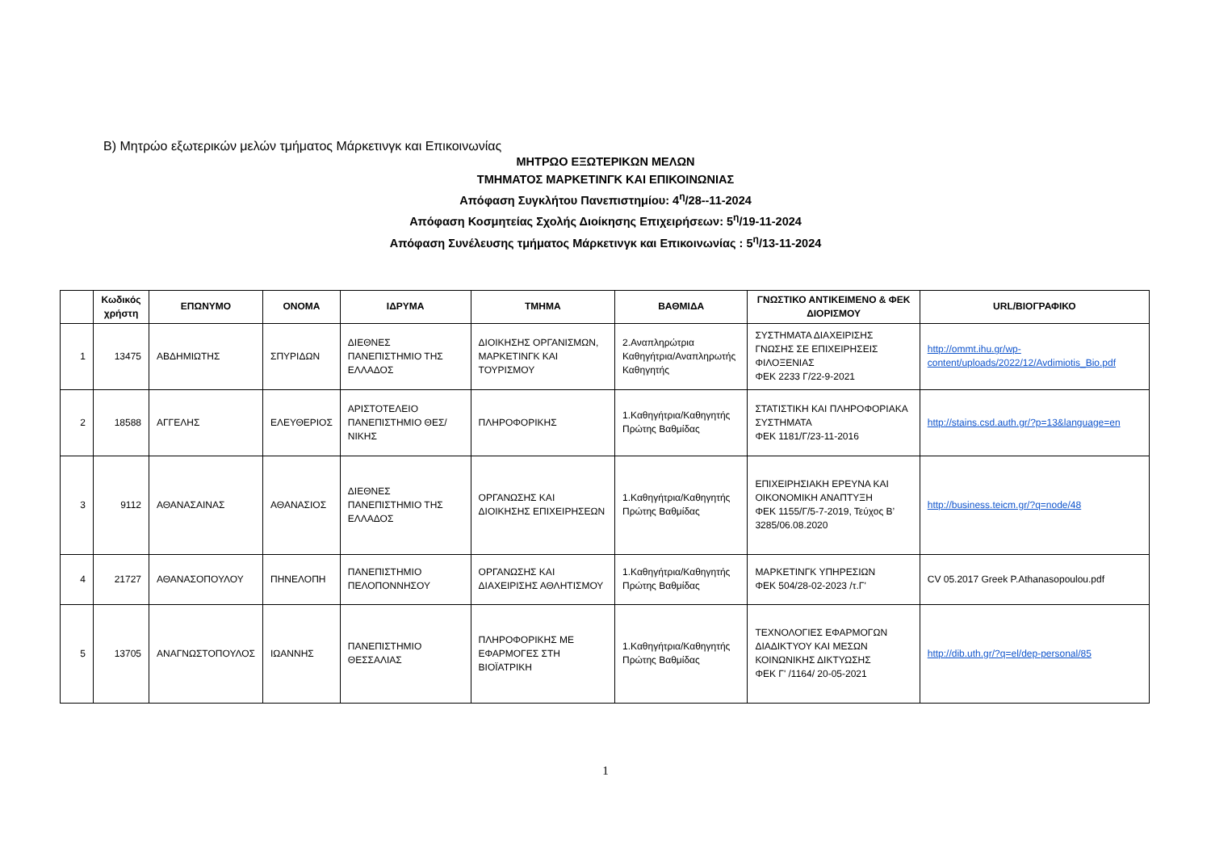Β) Μητρώο εξωτερικών μελών τμήματος Μάρκετινγκ και Επικοινωνίας
ΜΗΤΡΩΟ ΕΞΩΤΕΡΙΚΩΝ ΜΕΛΩΝ
ΤΜΗΜΑΤΟΣ ΜΑΡΚΕΤΙΝΓΚ ΚΑΙ ΕΠΙΚΟΙΝΩΝΙΑΣ
Απόφαση Συγκλήτου Πανεπιστημίου: 4<sup>η</sup>/28--11-2024
Απόφαση Κοσμητείας Σχολής Διοίκησης Επιχειρήσεων: 5<sup>η</sup>/19-11-2024
Απόφαση Συνέλευσης τμήματος Μάρκετινγκ και Επικοινωνίας : 5<sup>η</sup>/13-11-2024
| | Κωδικός χρήστη | ΕΠΩΝΥΜΟ | ΟΝΟΜΑ | ΙΔΡΥΜΑ | ΤΜΗΜΑ | ΒΑΘΜΙΔΑ | ΓΝΩΣΤΙΚΟ ΑΝΤΙΚΕΙΜΕΝΟ & ΦΕΚ ΔΙΟΡΙΣΜΟΥ | URL/ΒΙΟΓΡΑΦΙΚΟ |
| --- | --- | --- | --- | --- | --- | --- | --- | --- |
| 1 | 13475 | ΑΒΔΗΜΙΩΤΗΣ | ΣΠΥΡΙΔΩΝ | ΔΙΕΘΝΕΣ ΠΑΝΕΠΙΣΤΗΜΙΟ ΤΗΣ ΕΛΛΑΔΟΣ | ΔΙΟΙΚΗΣΗΣ ΟΡΓΑΝΙΣΜΩΝ, ΜΑΡΚΕΤΙΝΓΚ ΚΑΙ ΤΟΥΡΙΣΜΟΥ | 2.Αναπληρώτρια Καθηγήτρια/Αναπληρωτής Καθηγητής | ΣΥΣΤΗΜΑΤΑ ΔΙΑΧΕΙΡΙΣΗΣ ΓΝΩΣΗΣ ΣΕ ΕΠΙΧΕΙΡΗΣΕΙΣ ΦΙΛΟΞΕΝΙΑΣ ΦΕΚ 2233 Γ/22-9-2021 | http://ommt.ihu.gr/wp-content/uploads/2022/12/Avdimiotis_Bio.pdf |
| 2 | 18588 | ΑΓΓΕΛΗΣ | ΕΛΕΥΘΕΡΙΟΣ | ΑΡΙΣΤΟΤΕΛΕΙΟ ΠΑΝΕΠΙΣΤΗΜΙΟ ΘΕΣ/ΝΙΚΗΣ | ΠΛΗΡΟΦΟΡΙΚΗΣ | 1.Καθηγήτρια/Καθηγητής Πρώτης Βαθμίδας | ΣΤΑΤΙΣΤΙΚΗ ΚΑΙ ΠΛΗΡΟΦΟΡΙΑΚΑ ΣΥΣΤΗΜΑΤΑ ΦΕΚ 1181/Γ/23-11-2016 | http://stains.csd.auth.gr/?p=13&language=en |
| 3 | 9112 | ΑΘΑΝΑΣΑΙΝΑΣ | ΑΘΑΝΑΣΙΟΣ | ΔΙΕΘΝΕΣ ΠΑΝΕΠΙΣΤΗΜΙΟ ΤΗΣ ΕΛΛΑΔΟΣ | ΟΡΓΑΝΩΣΗΣ ΚΑΙ ΔΙΟΙΚΗΣΗΣ ΕΠΙΧΕΙΡΗΣΕΩΝ | 1.Καθηγήτρια/Καθηγητής Πρώτης Βαθμίδας | ΕΠΙΧΕΙΡΗΣΙΑΚΗ ΕΡΕΥΝΑ ΚΑΙ ΟΙΚΟΝΟΜΙΚΗ ΑΝΑΠΤΥΞΗ ΦΕΚ 1155/Γ/5-7-2019, Τεύχος Β’ 3285/06.08.2020 | http://business.teicm.gr/?q=node/48 |
| 4 | 21727 | ΑΘΑΝΑΣΟΠΟΥΛΟΥ | ΠΗΝΕΛΟΠΗ | ΠΑΝΕΠΙΣΤΗΜΙΟ ΠΕΛΟΠΟΝΝΗΣΟΥ | ΟΡΓΑΝΩΣΗΣ ΚΑΙ ΔΙΑΧΕΙΡΙΣΗΣ ΑΘΛΗΤΙΣΜΟΥ | 1.Καθηγήτρια/Καθηγητής Πρώτης Βαθμίδας | ΜΑΡΚΕΤΙΝΓΚ ΥΠΗΡΕΣΙΩΝ ΦΕΚ 504/28-02-2023 /τ.Γ' | CV 05.2017 Greek P.Athanasopoulou.pdf |
| 5 | 13705 | ΑΝΑΓΝΩΣΤΟΠΟΥΛΟΣ | ΙΩΑΝΝΗΣ | ΠΑΝΕΠΙΣΤΗΜΙΟ ΘΕΣΣΑΛΙΑΣ | ΠΛΗΡΟΦΟΡΙΚΗΣ ΜΕ ΕΦΑΡΜΟΓΕΣ ΣΤΗ ΒΙΟΪΑΤΡΙΚΗ | 1.Καθηγήτρια/Καθηγητής Πρώτης Βαθμίδας | ΤΕΧΝΟΛΟΓΙΕΣ ΕΦΑΡΜΟΓΩΝ ΔΙΑΔΙΚΤΥΟΥ ΚΑΙ ΜΕΣΩΝ ΚΟΙΝΩΝΙΚΗΣ ΔΙΚΤΥΩΣΗΣ ΦΕΚ Γ' /1164/ 20-05-2021 | http://dib.uth.gr/?q=el/dep-personal/85 |
1